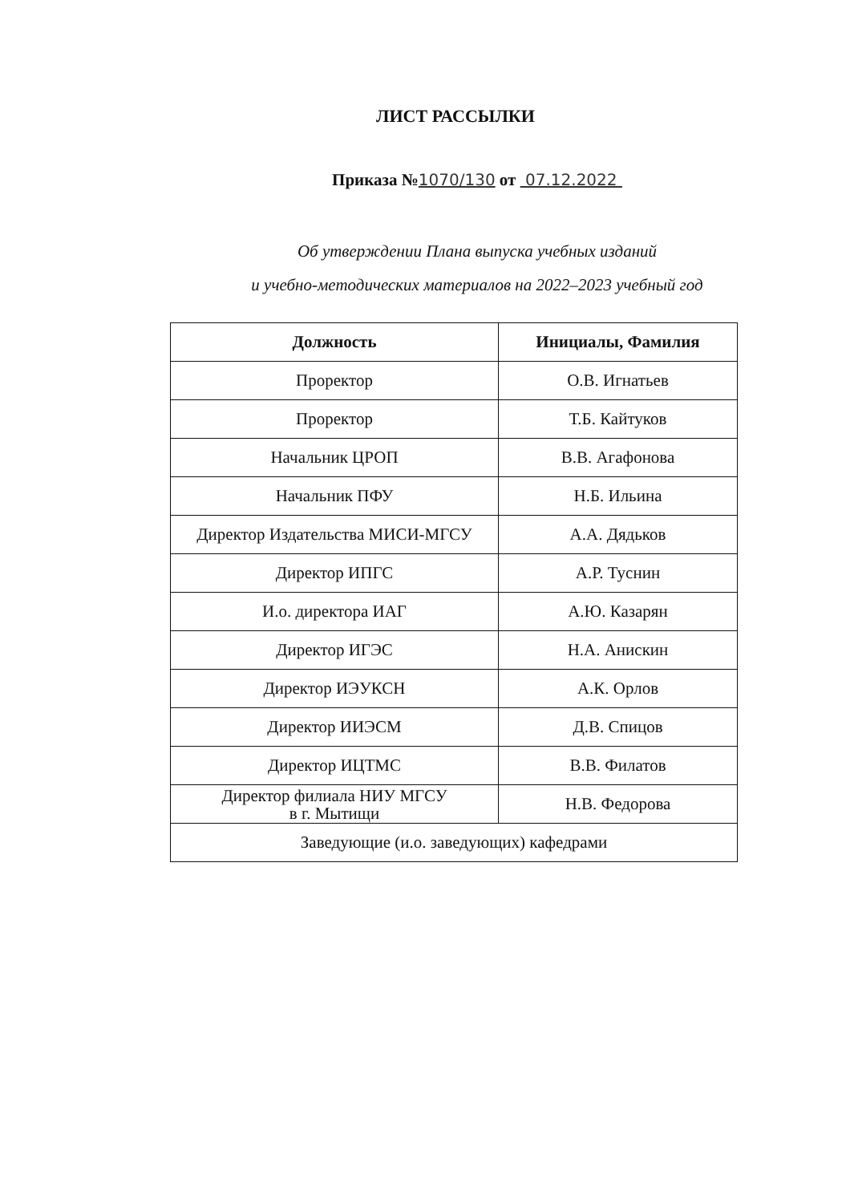ЛИСТ РАССЫЛКИ
Приказа №1070/130 от 07.12.2022
Об утверждении Плана выпуска учебных изданий
и учебно-методических материалов на 2022–2023 учебный год
| Должность | Инициалы, Фамилия |
| --- | --- |
| Проректор | О.В. Игнатьев |
| Проректор | Т.Б. Кайтуков |
| Начальник ЦРОП | В.В. Агафонова |
| Начальник ПФУ | Н.Б. Ильина |
| Директор Издательства МИСИ-МГСУ | А.А. Дядьков |
| Директор ИПГС | А.Р. Туснин |
| И.о. директора ИАГ | А.Ю. Казарян |
| Директор ИГЭС | Н.А. Анискин |
| Директор ИЭУКСН | А.К. Орлов |
| Директор ИИЭСМ | Д.В. Спицов |
| Директор ИЦТМС | В.В. Филатов |
| Директор филиала НИУ МГСУ в г. Мытищи | Н.В. Федорова |
| Заведующие (и.о. заведующих) кафедрами | |